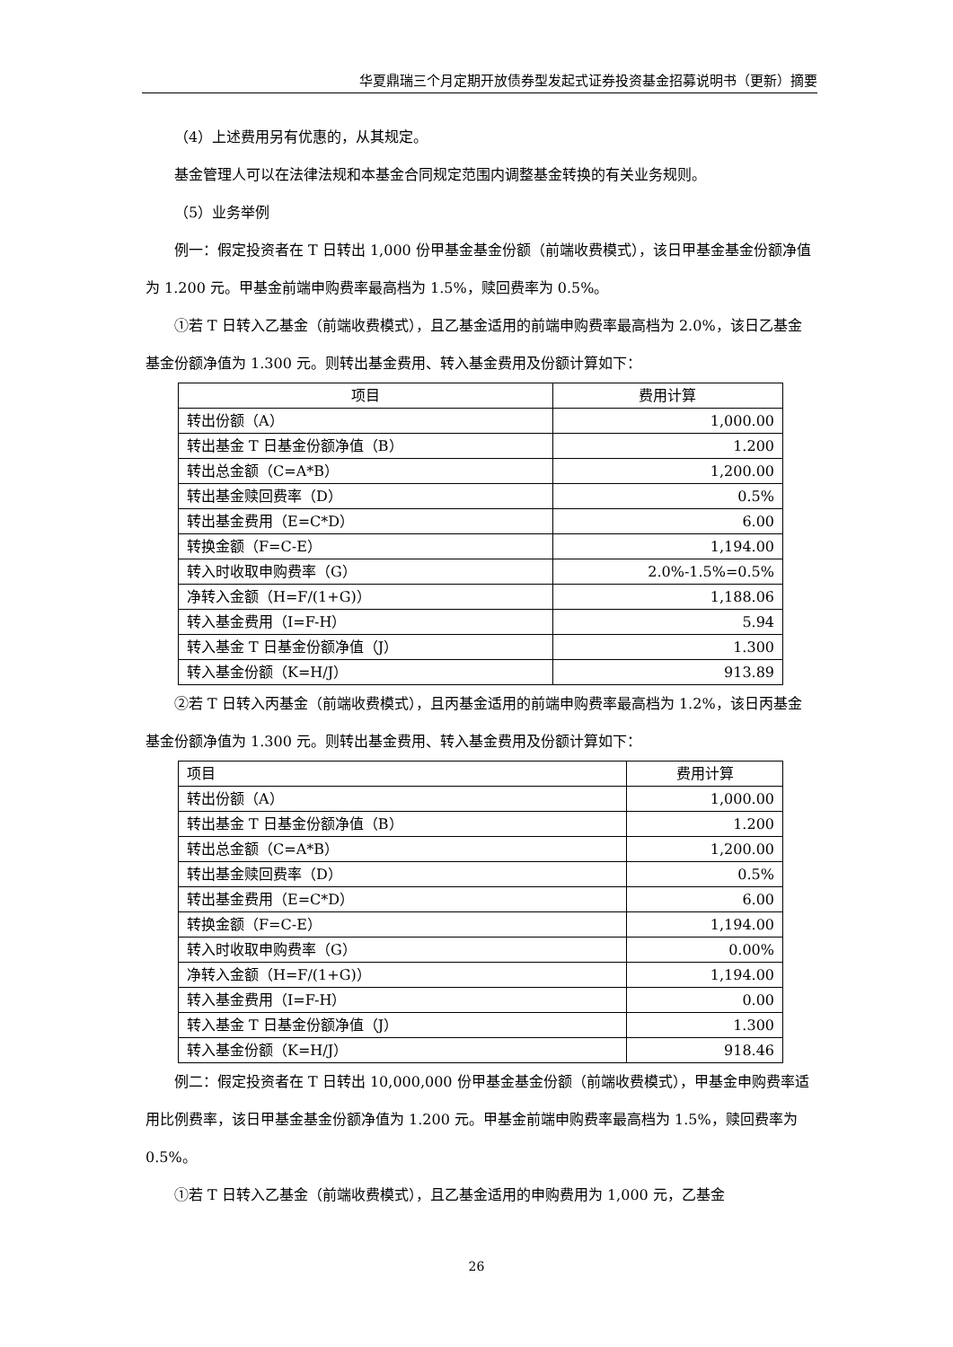华夏鼎瑞三个月定期开放债券型发起式证券投资基金招募说明书（更新）摘要
（4）上述费用另有优惠的，从其规定。
基金管理人可以在法律法规和本基金合同规定范围内调整基金转换的有关业务规则。
（5）业务举例
例一：假定投资者在 T 日转出 1,000 份甲基金基金份额（前端收费模式），该日甲基金基金份额净值为 1.200 元。甲基金前端申购费率最高档为 1.5%，赎回费率为 0.5%。
①若 T 日转入乙基金（前端收费模式），且乙基金适用的前端申购费率最高档为 2.0%，该日乙基金基金份额净值为 1.300 元。则转出基金费用、转入基金费用及份额计算如下：
| 项目 | 费用计算 |
| --- | --- |
| 转出份额（A） | 1,000.00 |
| 转出基金 T 日基金份额净值（B） | 1.200 |
| 转出总金额（C=A*B） | 1,200.00 |
| 转出基金赎回费率（D） | 0.5% |
| 转出基金费用（E=C*D） | 6.00 |
| 转换金额（F=C-E） | 1,194.00 |
| 转入时收取申购费率（G） | 2.0%-1.5%=0.5% |
| 净转入金额（H=F/(1+G)） | 1,188.06 |
| 转入基金费用（I=F-H） | 5.94 |
| 转入基金 T 日基金份额净值（J） | 1.300 |
| 转入基金份额（K=H/J） | 913.89 |
②若 T 日转入丙基金（前端收费模式），且丙基金适用的前端申购费率最高档为 1.2%，该日丙基金基金份额净值为 1.300 元。则转出基金费用、转入基金费用及份额计算如下：
| 项目 | 费用计算 |
| --- | --- |
| 转出份额（A） | 1,000.00 |
| 转出基金 T 日基金份额净值（B） | 1.200 |
| 转出总金额（C=A*B） | 1,200.00 |
| 转出基金赎回费率（D） | 0.5% |
| 转出基金费用（E=C*D） | 6.00 |
| 转换金额（F=C-E） | 1,194.00 |
| 转入时收取申购费率（G） | 0.00% |
| 净转入金额（H=F/(1+G)） | 1,194.00 |
| 转入基金费用（I=F-H） | 0.00 |
| 转入基金 T 日基金份额净值（J） | 1.300 |
| 转入基金份额（K=H/J） | 918.46 |
例二：假定投资者在 T 日转出 10,000,000 份甲基金基金份额（前端收费模式），甲基金申购费率适用比例费率，该日甲基金基金份额净值为 1.200 元。甲基金前端申购费率最高档为 1.5%，赎回费率为 0.5%。
①若 T 日转入乙基金（前端收费模式），且乙基金适用的申购费用为 1,000 元，乙基金
26